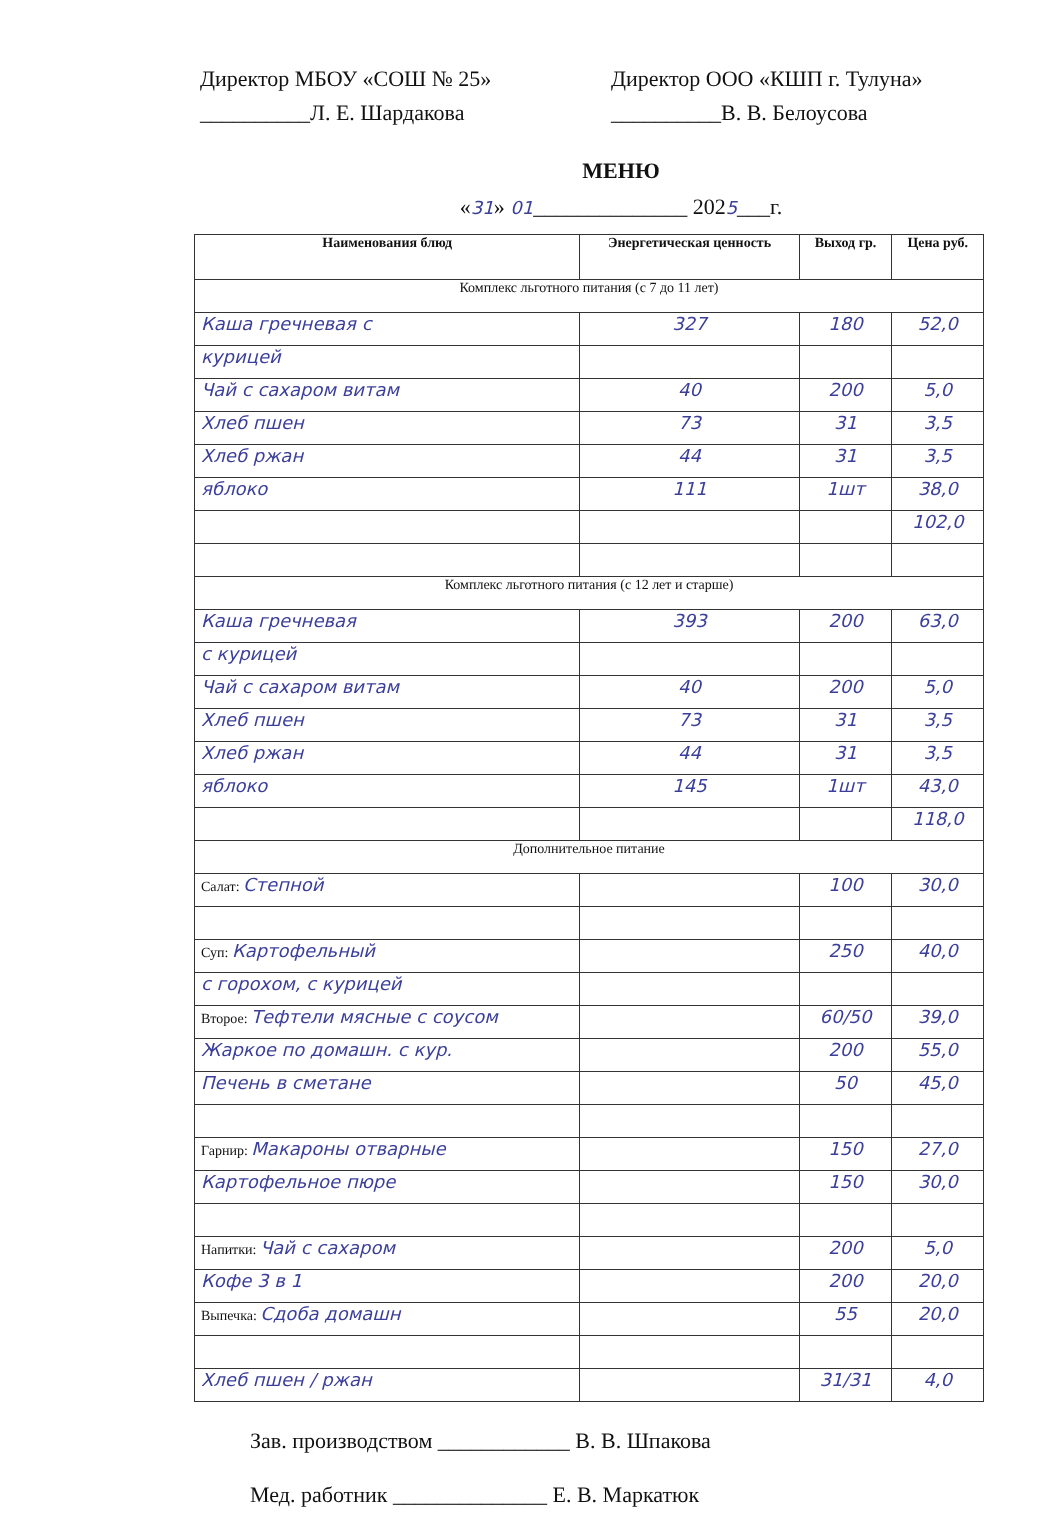Директор МБОУ «СОШ № 25»
__________Л. Е. Шардакова
Директор ООО «КШП г. Тулуна»
__________В. В. Белоусова
МЕНЮ
«31» 01______________ 2025___г.
| Наименования блюд | Энергетическая ценность | Выход гр. | Цена руб. |
| --- | --- | --- | --- |
| Комплекс льготного питания (с 7 до 11 лет) | | | |
| Каша гречневая с | 327 | 180 | 52,0 |
| курицей | | | |
| Чай с сахаром витам | 40 | 200 | 5,0 |
| Хлеб пшен | 73 | 31 | 3,5 |
| Хлеб ржан | 44 | 31 | 3,5 |
| яблоко | 111 | 1шт | 38,0 |
| | | | 102,0 |
| Комплекс льготного питания (с 12 лет и старше) | | | |
| Каша гречневая | 393 | 200 | 63,0 |
| с курицей | | | |
| Чай с сахаром витам | 40 | 200 | 5,0 |
| Хлеб пшен | 73 | 31 | 3,5 |
| Хлеб ржан | 44 | 31 | 3,5 |
| яблоко | 145 | 1шт | 43,0 |
| | | | 118,0 |
| Дополнительное питание | | | |
| Салат: Степной | | 100 | 30,0 |
| Суп: Картофельный | | 250 | 40,0 |
| с горохом, с курицей | | | |
| Второе: Тефтели мясные с соусом | | 60/50 | 39,0 |
| Жаркое по домашн. с кур. | | 200 | 55,0 |
| Печень в сметане | | 50 | 45,0 |
| Гарнир: Макароны отварные | | 150 | 27,0 |
| Картофельное пюре | | 150 | 30,0 |
| Напитки: Чай с сахаром | | 200 | 5,0 |
| Кофе 3 в 1 | | 200 | 20,0 |
| Выпечка: Сдоба домашн | | 55 | 20,0 |
| Хлеб пшен / ржан | | 31/31 | 4,0 |
Зав. производством ____________ В. В. Шпакова
Мед. работник ______________ Е. В. Маркатюк